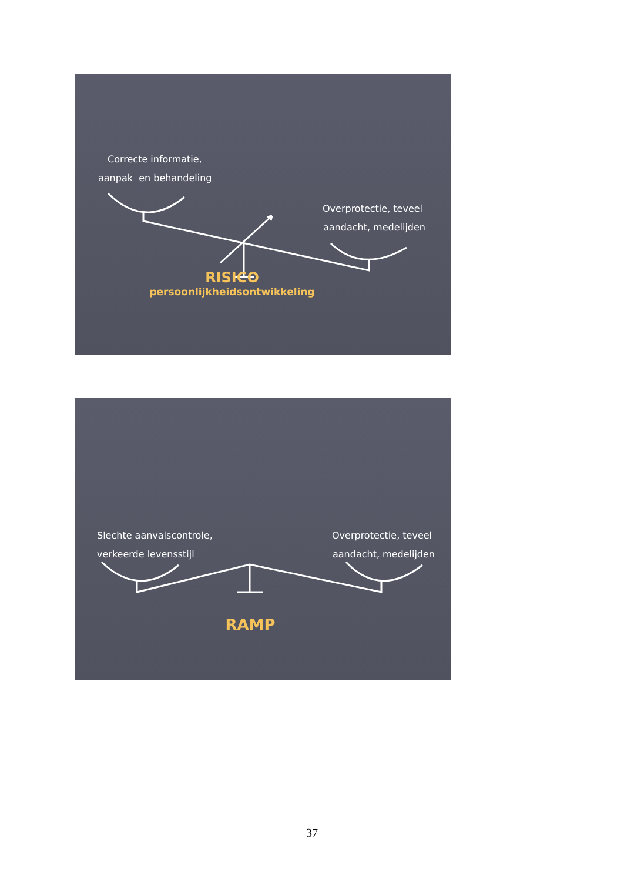Correcte informatie,
aanpak en behandeling
Overprotectie, teveel
aandacht, medelijden
RISICO
persoonlijkheidsontwikkeling
Slechte aanvalscontrole,
verkeerde levensstijl
Overprotectie, teveel
aandacht, medelijden
RAMP
37